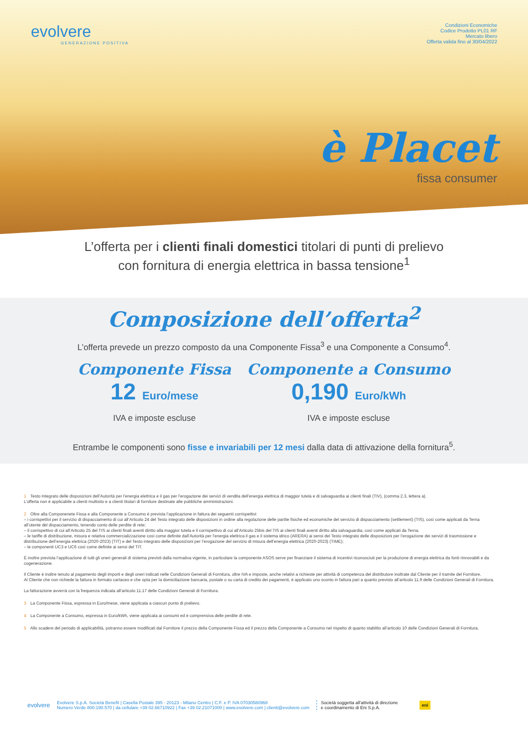evolvere
GENERAZIONE POSITIVA
Condizioni Economiche
Codice Prodotto PL01 RF
Mercato libero
Offerta valida fino al 30/04/2022
è Placet
fissa consumer
L’offerta per i clienti finali domestici titolari di punti di prelievo
con fornitura di energia elettrica in bassa tensione<sup>1</sup>
Composizione dell’offerta<sup>2</sup>
L’offerta prevede un prezzo composto da una Componente Fissa<sup>3</sup> e una Componente a Consumo<sup>4</sup>.
Componente Fissa
12 Euro/mese
IVA e imposte escluse
Componente a Consumo
0,190 Euro/kWh
IVA e imposte escluse
Entrambe le componenti sono fisse e invariabili per 12 mesi dalla data di attivazione della fornitura<sup>5</sup>.
1 Testo Integrato delle disposizioni dell’Autorità per l’energia elettrica e il gas per l’erogazione dei servizi di vendita dell’energia elettrica di maggior tutela e di salvaguardia ai clienti finali (TIV), (comma 2.3, lettera a).
L’offerta non è applicabile a clienti multisito e a clienti titolari di forniture destinate alle pubbliche amministrazioni.
2 Oltre alla Componenete Fissa e alla Componente a Consumo è prevista l’applicazione in fattura dei seguenti corrispettivi:
– i corrispettivi per il servizio di dispacciamento di cui all’Articolo 24 del Testo integrato delle disposizioni in ordine alla regolazione delle partite fisiche ed economiche del servizio di dispacciamento (settlement) (TIS), così come applicati da Terna all’utente del dispacciamento, tenendo conto delle perdite di rete;
– il corrispettivo di cui all’Articolo 25 del TIS ai clienti finali aventi diritto alla maggior tutela e il corrispettivo di cui all’Articolo 25bis del TIS ai clienti finali aventi diritto alla salvaguardia, così come applicati da Terna.
– le tariffe di distribuzione, misura e relativa commercializzazione così come definite dall’Autorità per l’energia elettrica il gas e il sistema idrico (ARERA) ai sensi del Testo integrato delle disposizioni per l’erogazione dei servizi di trasmissione e distribuzione dell’energia elettrica (2020-2023) (TIT) e del Testo integrato delle disposizioni per l’erogazione del servizio di misura dell’energia elettrica (2020-2023) (TIME);
– le componenti UC3 e UC6 così come definite ai sensi del TIT.
È inoltre prevista l’applicazione di tutti gli oneri generali di sistema previsti dalla normativa vigente, in particolare la componente ASOS serve per finanziare il sistema di incentivi riconosciuti per la produzione di energia elettrica da fonti rinnovabili e da cogenerazione.
Il Cliente è inoltre tenuto al pagamento degli importi e degli oneri indicati nelle Condizioni Generali di Fornitura, oltre IVA e imposte, anche relativi a richieste per attività di competenza del distributore inoltrate dal Cliente per il tramite del Fornitore.
Al Cliente che non richiede la fattura in formato cartaceo e che opta per la domiciliazione bancaria, postale o su carta di credito dei pagamenti, è applicato uno sconto in fattura pari a quanto previsto all’articolo 11.9 delle Condizioni Generali di Fornitura.
La fatturazione avverrà con la frequenza indicata all’articolo 11.17 delle Condizioni Generali di Fornitura.
3 La Componente Fissa, espressa in Euro/mese, viene applicata a ciascun punto di prelievo.
4 La Componente a Consumo, espressa in Euro/kWh, viene applicata ai consumi ed è comprensiva delle perdite di rete.
5 Allo scadere del periodo di applicabilità, potranno essere modificati dal Fornitore il prezzo della Componente Fissa ed il prezzo della Componente a Consumo nel rispetto di quanto stabilito all’articolo 10 delle Condizioni Generali di Fornitura.
evolvere
Evolvere S.p.A. Società Benefit | Casella Postale 395 - 20123 - Milano Centro | C.F. e P. IVA 07030580968
Numero Verde 800.190.570 | da cellulare +39 02.66710922 | Fax +39 02.21071000 | www.evolvere.com | clienti@evolvere.com
Società soggetta all'attività di direzione
e coordinamento di Eni S.p.A.
eni